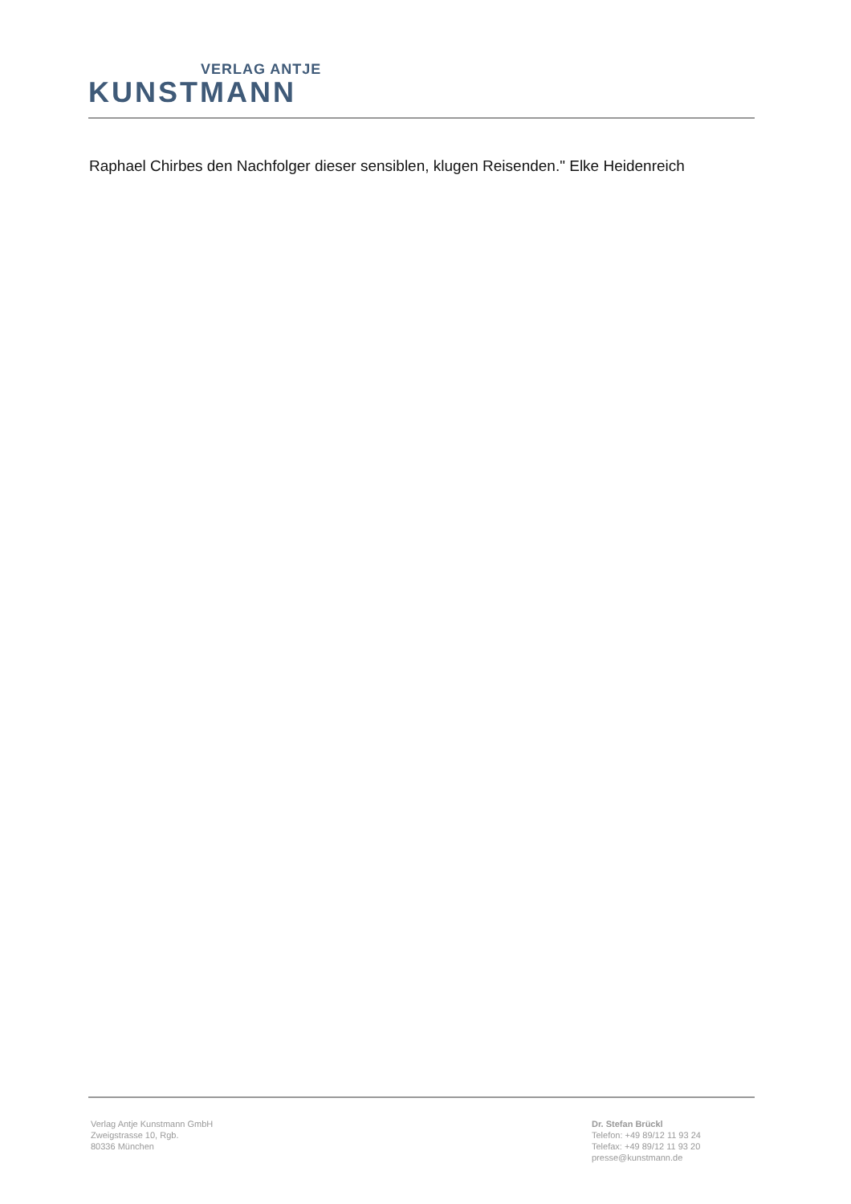VERLAG ANTJE
KUNSTMANN
Raphael Chirbes den Nachfolger dieser sensiblen, klugen Reisenden." Elke Heidenreich
Verlag Antje Kunstmann GmbH
Zweigstrasse 10, Rgb.
80336 München
Dr. Stefan Brückl
Telefon: +49 89/12 11 93 24
Telefax: +49 89/12 11 93 20
presse@kunstmann.de